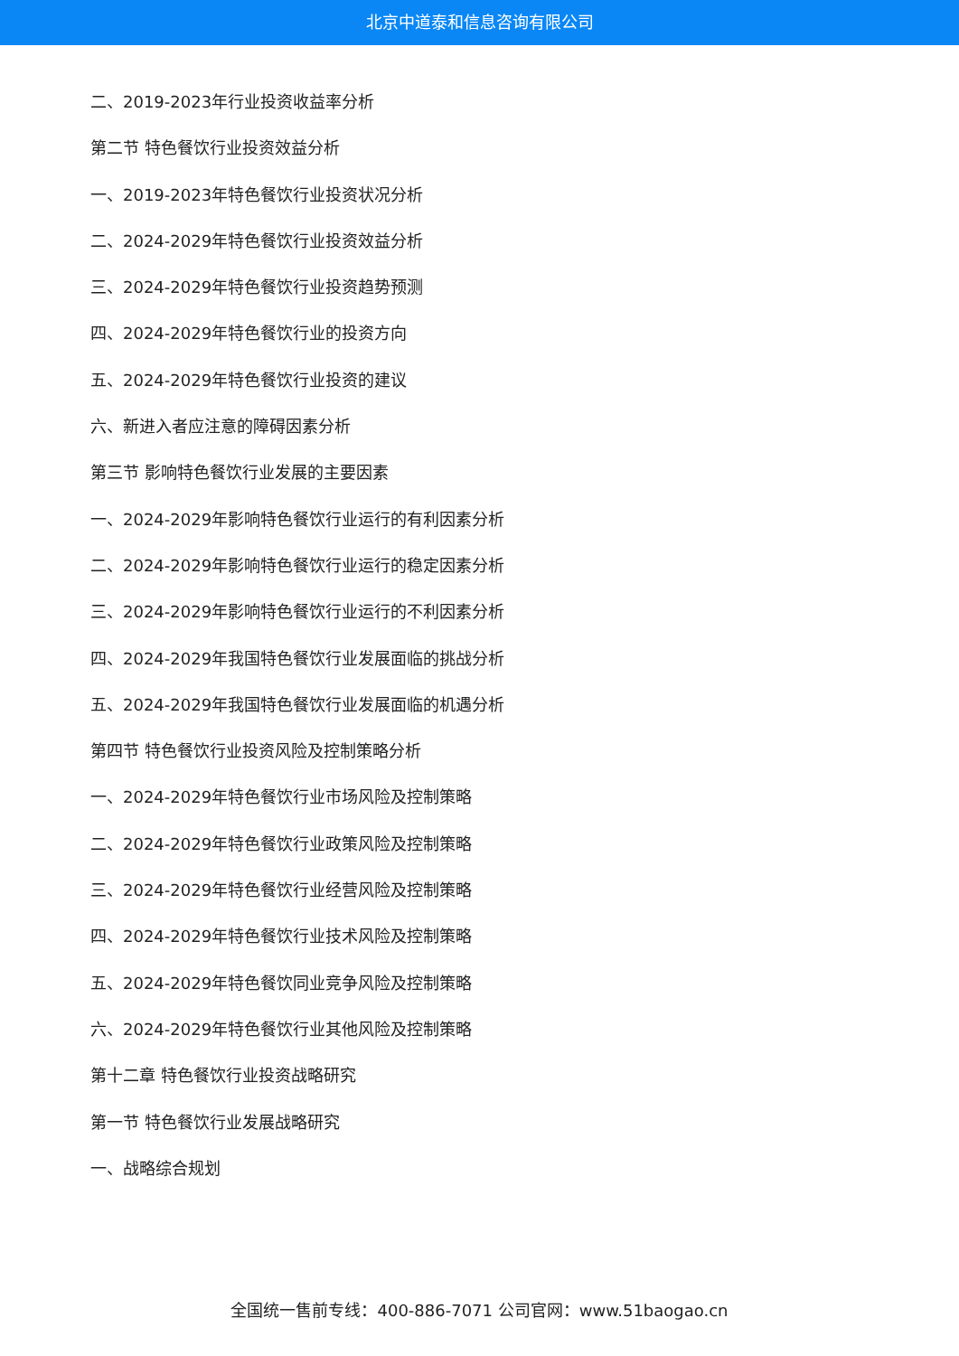北京中道泰和信息咨询有限公司
二、2019-2023年行业投资收益率分析
第二节 特色餐饮行业投资效益分析
一、2019-2023年特色餐饮行业投资状况分析
二、2024-2029年特色餐饮行业投资效益分析
三、2024-2029年特色餐饮行业投资趋势预测
四、2024-2029年特色餐饮行业的投资方向
五、2024-2029年特色餐饮行业投资的建议
六、新进入者应注意的障碍因素分析
第三节 影响特色餐饮行业发展的主要因素
一、2024-2029年影响特色餐饮行业运行的有利因素分析
二、2024-2029年影响特色餐饮行业运行的稳定因素分析
三、2024-2029年影响特色餐饮行业运行的不利因素分析
四、2024-2029年我国特色餐饮行业发展面临的挑战分析
五、2024-2029年我国特色餐饮行业发展面临的机遇分析
第四节 特色餐饮行业投资风险及控制策略分析
一、2024-2029年特色餐饮行业市场风险及控制策略
二、2024-2029年特色餐饮行业政策风险及控制策略
三、2024-2029年特色餐饮行业经营风险及控制策略
四、2024-2029年特色餐饮行业技术风险及控制策略
五、2024-2029年特色餐饮同业竞争风险及控制策略
六、2024-2029年特色餐饮行业其他风险及控制策略
第十二章 特色餐饮行业投资战略研究
第一节 特色餐饮行业发展战略研究
一、战略综合规划
全国统一售前专线：400-886-7071 公司官网：www.51baogao.cn